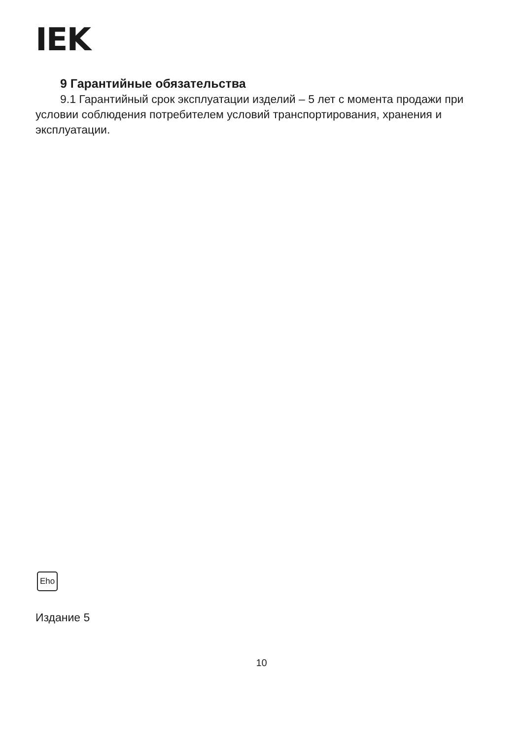IEK
9 Гарантийные обязательства
9.1 Гарантийный срок эксплуатации изделий – 5 лет с момента продажи при условии соблюдения потребителем условий транспортирования, хранения и эксплуатации.
Eho
Издание 5
10